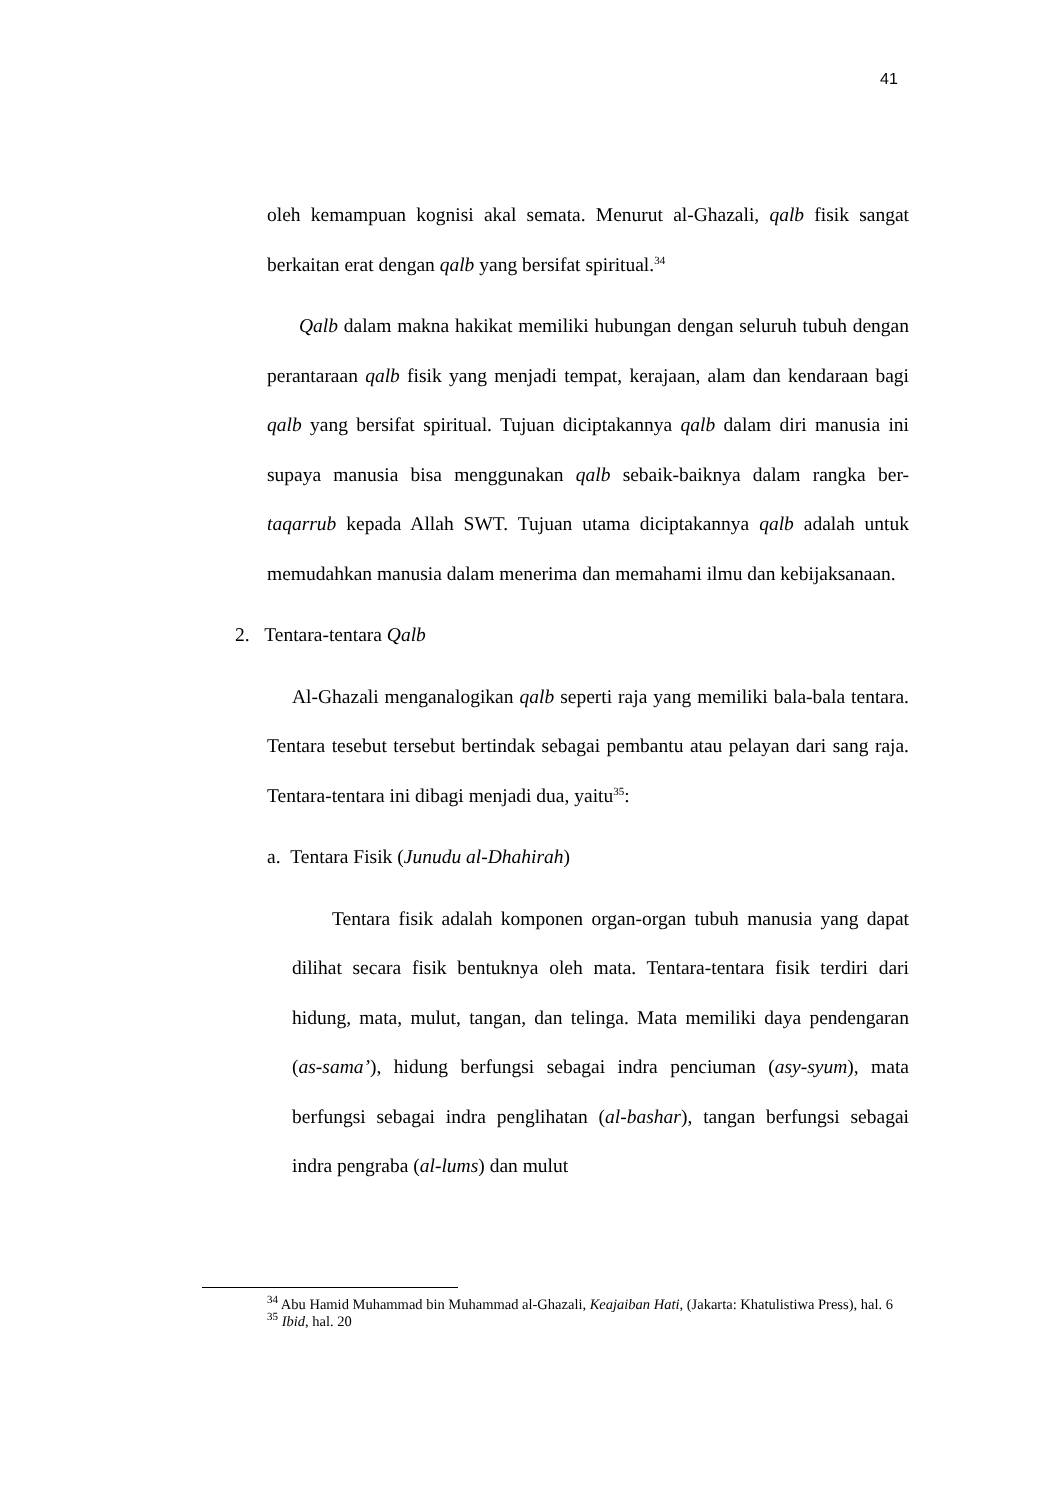41
oleh kemampuan kognisi akal semata. Menurut al-Ghazali, qalb fisik sangat berkaitan erat dengan qalb yang bersifat spiritual.<sup>34</sup>
Qalb dalam makna hakikat memiliki hubungan dengan seluruh tubuh dengan perantaraan qalb fisik yang menjadi tempat, kerajaan, alam dan kendaraan bagi qalb yang bersifat spiritual. Tujuan diciptakannya qalb dalam diri manusia ini supaya manusia bisa menggunakan qalb sebaik-baiknya dalam rangka ber-taqarrub kepada Allah SWT. Tujuan utama diciptakannya qalb adalah untuk memudahkan manusia dalam menerima dan memahami ilmu dan kebijaksanaan.
2. Tentara-tentara Qalb
Al-Ghazali menganalogikan qalb seperti raja yang memiliki bala-bala tentara. Tentara tesebut tersebut bertindak sebagai pembantu atau pelayan dari sang raja. Tentara-tentara ini dibagi menjadi dua, yaitu<sup>35</sup>:
a. Tentara Fisik (Junudu al-Dhahirah)
Tentara fisik adalah komponen organ-organ tubuh manusia yang dapat dilihat secara fisik bentuknya oleh mata. Tentara-tentara fisik terdiri dari hidung, mata, mulut, tangan, dan telinga. Mata memiliki daya pendengaran (as-sama’), hidung berfungsi sebagai indra penciuman (asy-syum), mata berfungsi sebagai indra penglihatan (al-bashar), tangan berfungsi sebagai indra pengraba (al-lums) dan mulut
<sup>34</sup> Abu Hamid Muhammad bin Muhammad al-Ghazali, Keajaiban Hati, (Jakarta: Khatulistiwa Press), hal. 6
<sup>35</sup> Ibid, hal. 20